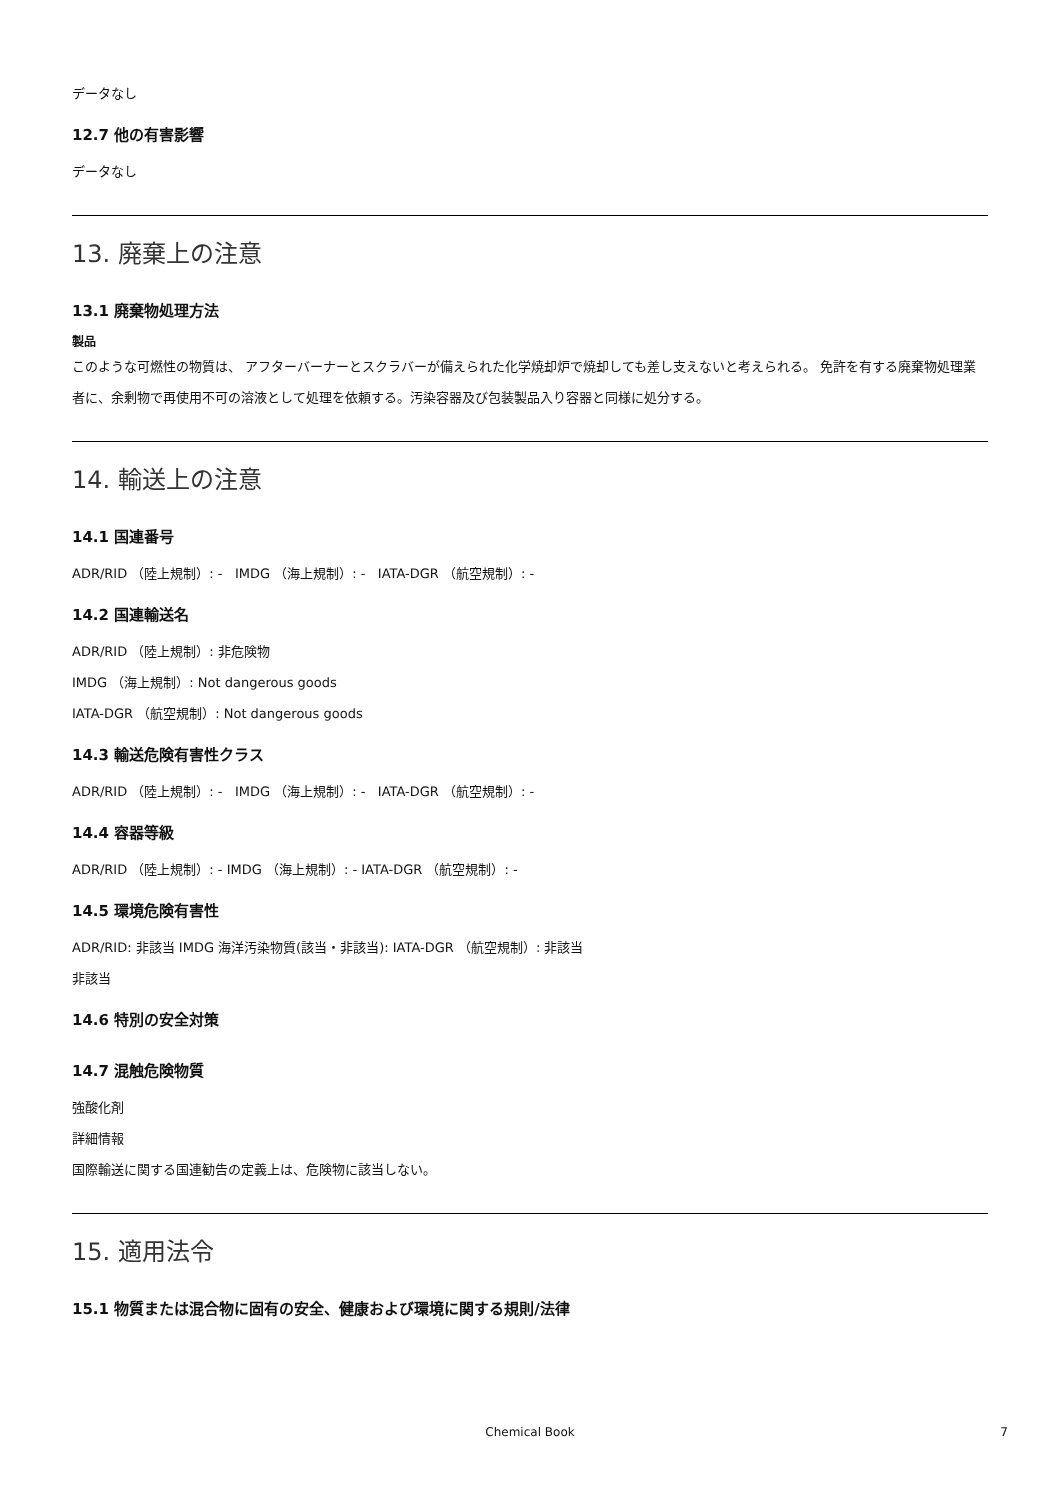データなし
12.7 他の有害影響
データなし
13. 廃棄上の注意
13.1 廃棄物処理方法
製品
このような可燃性の物質は、 アフターバーナーとスクラバーが備えられた化学焼却炉で焼却しても差し支えないと考えられる。 免許を有する廃棄物処理業者に、余剰物で再使用不可の溶液として処理を依頼する。汚染容器及び包装製品入り容器と同様に処分する。
14. 輸送上の注意
14.1 国連番号
ADR/RID （陸上規制）: - IMDG （海上規制）: - IATA-DGR （航空規制）: -
14.2 国連輸送名
ADR/RID （陸上規制）: 非危険物
IMDG （海上規制）: Not dangerous goods
IATA-DGR （航空規制）: Not dangerous goods
14.3 輸送危険有害性クラス
ADR/RID （陸上規制）: - IMDG （海上規制）: - IATA-DGR （航空規制）: -
14.4 容器等級
ADR/RID （陸上規制）: - IMDG （海上規制）: - IATA-DGR （航空規制）: -
14.5 環境危険有害性
ADR/RID: 非該当 IMDG 海洋汚染物質(該当・非該当): IATA-DGR （航空規制）: 非該当
非該当
14.6 特別の安全対策
14.7 混触危険物質
強酸化剤
詳細情報
国際輸送に関する国連勧告の定義上は、危険物に該当しない。
15. 適用法令
15.1 物質または混合物に固有の安全、健康および環境に関する規則/法律
Chemical Book
7